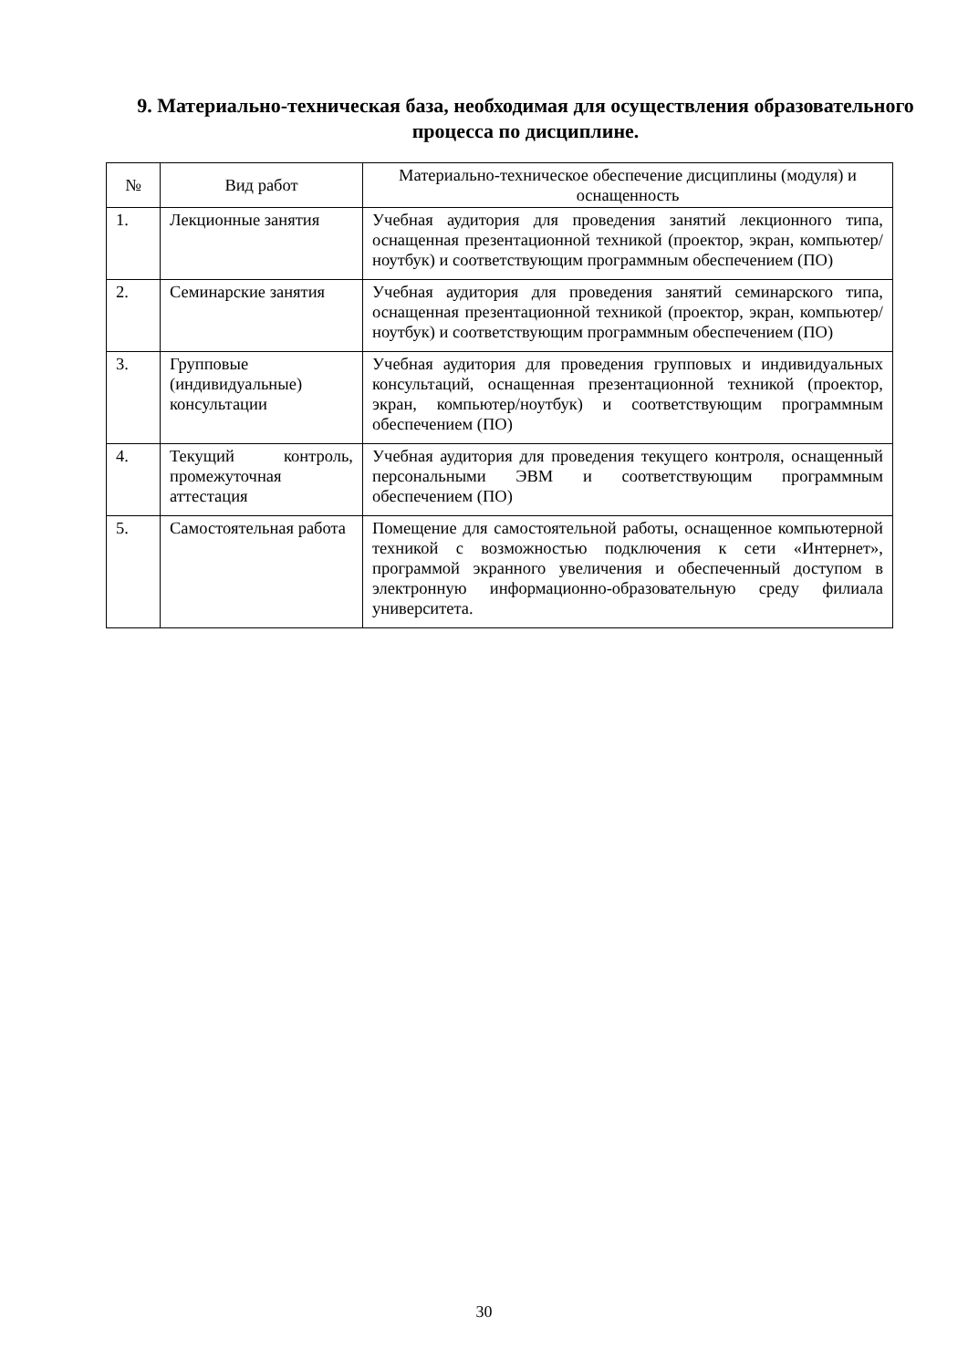9. Материально-техническая база, необходимая для осуществления образовательного процесса по дисциплине.
| № | Вид работ | Материально-техническое обеспечение дисциплины (модуля) и оснащенность |
| --- | --- | --- |
| 1. | Лекционные занятия | Учебная аудитория для проведения занятий лекционного типа, оснащенная презентационной техникой (проектор, экран, компьютер/ноутбук) и соответствующим программным обеспечением (ПО) |
| 2. | Семинарские занятия | Учебная аудитория для проведения занятий семинарского типа, оснащенная презентационной техникой (проектор, экран, компьютер/ноутбук) и соответствующим программным обеспечением (ПО) |
| 3. | Групповые (индивидуальные) консультации | Учебная аудитория для проведения групповых и индивидуальных консультаций, оснащенная презентационной техникой (проектор, экран, компьютер/ноутбук) и соответствующим программным обеспечением (ПО) |
| 4. | Текущий контроль, промежуточная аттестация | Учебная аудитория для проведения текущего контроля, оснащенный персональными ЭВМ и соответствующим программным обеспечением (ПО) |
| 5. | Самостоятельная работа | Помещение для самостоятельной работы, оснащенное компьютерной техникой с возможностью подключения к сети «Интернет», программой экранного увеличения и обеспеченный доступом в электронную информационно-образовательную среду филиала университета. |
30